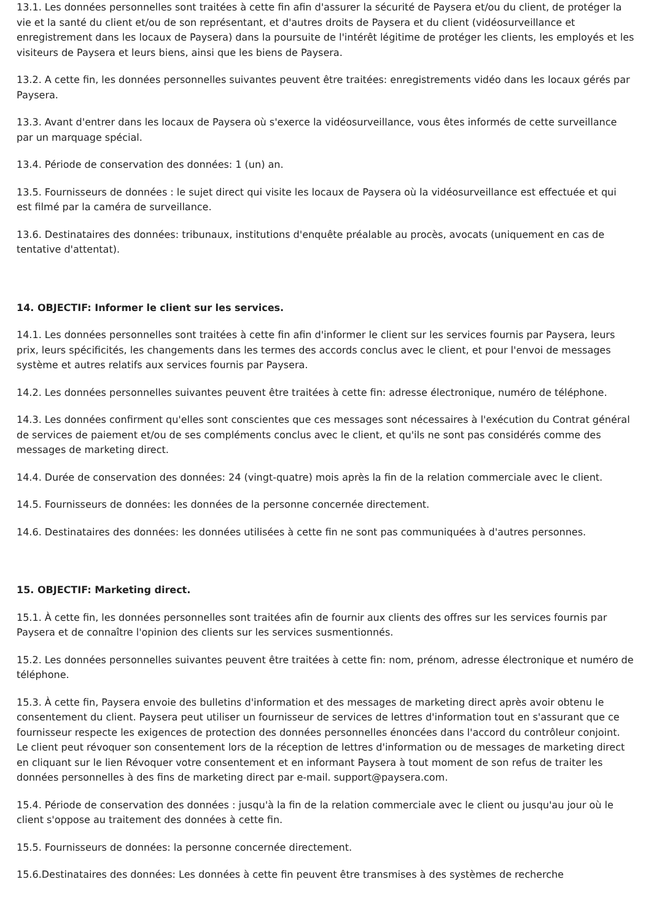13.1. Les données personnelles sont traitées à cette fin afin d'assurer la sécurité de Paysera et/ou du client, de protéger la vie et la santé du client et/ou de son représentant, et d'autres droits de Paysera et du client (vidéosurveillance et enregistrement dans les locaux de Paysera) dans la poursuite de l'intérêt légitime de protéger les clients, les employés et les visiteurs de Paysera et leurs biens, ainsi que les biens de Paysera.
13.2. A cette fin, les données personnelles suivantes peuvent être traitées: enregistrements vidéo dans les locaux gérés par Paysera.
13.3. Avant d'entrer dans les locaux de Paysera où s'exerce la vidéosurveillance, vous êtes informés de cette surveillance par un marquage spécial.
13.4. Période de conservation des données: 1 (un) an.
13.5. Fournisseurs de données : le sujet direct qui visite les locaux de Paysera où la vidéosurveillance est effectuée et qui est filmé par la caméra de surveillance.
13.6. Destinataires des données: tribunaux, institutions d'enquête préalable au procès, avocats (uniquement en cas de tentative d'attentat).
14. OBJECTIF: Informer le client sur les services.
14.1. Les données personnelles sont traitées à cette fin afin d'informer le client sur les services fournis par Paysera, leurs prix, leurs spécificités, les changements dans les termes des accords conclus avec le client, et pour l'envoi de messages système et autres relatifs aux services fournis par Paysera.
14.2. Les données personnelles suivantes peuvent être traitées à cette fin: adresse électronique, numéro de téléphone.
14.3. Les données confirment qu'elles sont conscientes que ces messages sont nécessaires à l'exécution du Contrat général de services de paiement et/ou de ses compléments conclus avec le client, et qu'ils ne sont pas considérés comme des messages de marketing direct.
14.4. Durée de conservation des données: 24 (vingt-quatre) mois après la fin de la relation commerciale avec le client.
14.5. Fournisseurs de données: les données de la personne concernée directement.
14.6. Destinataires des données: les données utilisées à cette fin ne sont pas communiquées à d'autres personnes.
15. OBJECTIF: Marketing direct.
15.1. À cette fin, les données personnelles sont traitées afin de fournir aux clients des offres sur les services fournis par Paysera et de connaître l'opinion des clients sur les services susmentionnés.
15.2. Les données personnelles suivantes peuvent être traitées à cette fin: nom, prénom, adresse électronique et numéro de téléphone.
15.3. À cette fin, Paysera envoie des bulletins d'information et des messages de marketing direct après avoir obtenu le consentement du client. Paysera peut utiliser un fournisseur de services de lettres d'information tout en s'assurant que ce fournisseur respecte les exigences de protection des données personnelles énoncées dans l'accord du contrôleur conjoint. Le client peut révoquer son consentement lors de la réception de lettres d'information ou de messages de marketing direct en cliquant sur le lien Révoquer votre consentement et en informant Paysera à tout moment de son refus de traiter les données personnelles à des fins de marketing direct par e-mail. support@paysera.com.
15.4. Période de conservation des données : jusqu'à la fin de la relation commerciale avec le client ou jusqu'au jour où le client s'oppose au traitement des données à cette fin.
15.5. Fournisseurs de données: la personne concernée directement.
15.6.Destinataires des données: Les données à cette fin peuvent être transmises à des systèmes de recherche